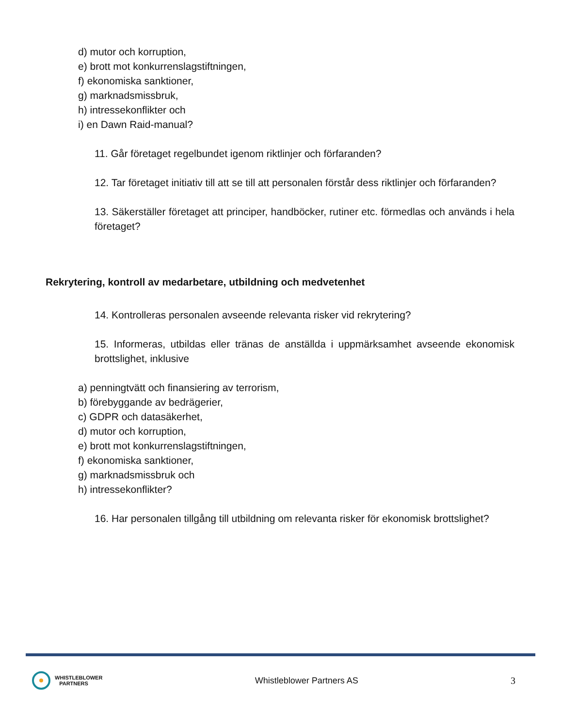d) mutor och korruption,
e) brott mot konkurrenslagstiftningen,
f) ekonomiska sanktioner,
g) marknadsmissbruk,
h) intressekonflikter och
i) en Dawn Raid-manual?
11. Går företaget regelbundet igenom riktlinjer och förfaranden?
12. Tar företaget initiativ till att se till att personalen förstår dess riktlinjer och förfaranden?
13. Säkerställer företaget att principer, handböcker, rutiner etc. förmedlas och används i hela företaget?
Rekrytering, kontroll av medarbetare, utbildning och medvetenhet
14. Kontrolleras personalen avseende relevanta risker vid rekrytering?
15. Informeras, utbildas eller tränas de anställda i uppmärksamhet avseende ekonomisk brottslighet, inklusive
a) penningtvätt och finansiering av terrorism,
b) förebyggande av bedrägerier,
c) GDPR och datasäkerhet,
d) mutor och korruption,
e) brott mot konkurrenslagstiftningen,
f) ekonomiska sanktioner,
g) marknadsmissbruk och
h) intressekonflikter?
16. Har personalen tillgång till utbildning om relevanta risker för ekonomisk brottslighet?
WHISTLEBLOWER
PARTNERS
Whistleblower Partners AS 3